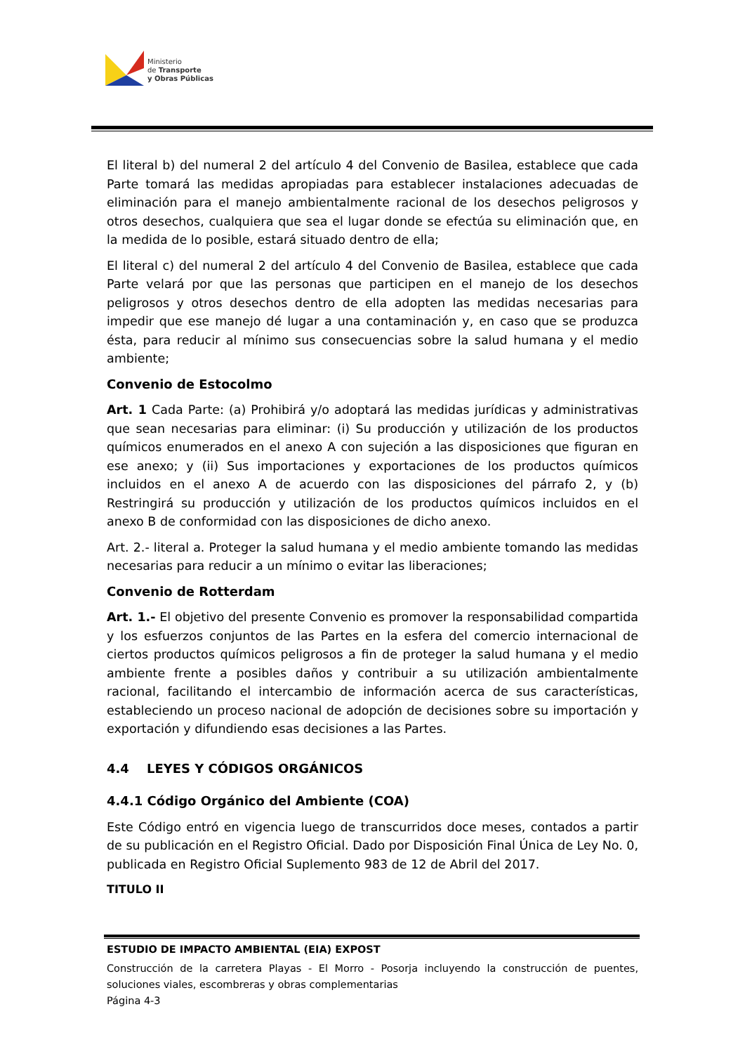Ministerio
de Transporte
y Obras Públicas
El literal b) del numeral 2 del artículo 4 del Convenio de Basilea, establece que cada Parte tomará las medidas apropiadas para establecer instalaciones adecuadas de eliminación para el manejo ambientalmente racional de los desechos peligrosos y otros desechos, cualquiera que sea el lugar donde se efectúa su eliminación que, en la medida de lo posible, estará situado dentro de ella;
El literal c) del numeral 2 del artículo 4 del Convenio de Basilea, establece que cada Parte velará por que las personas que participen en el manejo de los desechos peligrosos y otros desechos dentro de ella adopten las medidas necesarias para impedir que ese manejo dé lugar a una contaminación y, en caso que se produzca ésta, para reducir al mínimo sus consecuencias sobre la salud humana y el medio ambiente;
Convenio de Estocolmo
Art. 1 Cada Parte: (a) Prohibirá y/o adoptará las medidas jurídicas y administrativas que sean necesarias para eliminar: (i) Su producción y utilización de los productos químicos enumerados en el anexo A con sujeción a las disposiciones que figuran en ese anexo; y (ii) Sus importaciones y exportaciones de los productos químicos incluidos en el anexo A de acuerdo con las disposiciones del párrafo 2, y (b) Restringirá su producción y utilización de los productos químicos incluidos en el anexo B de conformidad con las disposiciones de dicho anexo.
Art. 2.- literal a. Proteger la salud humana y el medio ambiente tomando las medidas necesarias para reducir a un mínimo o evitar las liberaciones;
Convenio de Rotterdam
Art. 1.- El objetivo del presente Convenio es promover la responsabilidad compartida y los esfuerzos conjuntos de las Partes en la esfera del comercio internacional de ciertos productos químicos peligrosos a fin de proteger la salud humana y el medio ambiente frente a posibles daños y contribuir a su utilización ambientalmente racional, facilitando el intercambio de información acerca de sus características, estableciendo un proceso nacional de adopción de decisiones sobre su importación y exportación y difundiendo esas decisiones a las Partes.
4.4 LEYES Y CÓDIGOS ORGÁNICOS
4.4.1 Código Orgánico del Ambiente (COA)
Este Código entró en vigencia luego de transcurridos doce meses, contados a partir de su publicación en el Registro Oficial. Dado por Disposición Final Única de Ley No. 0, publicada en Registro Oficial Suplemento 983 de 12 de Abril del 2017.
TITULO II
ESTUDIO DE IMPACTO AMBIENTAL (EIA) EXPOST
Construcción de la carretera Playas - El Morro - Posorja incluyendo la construcción de puentes, soluciones viales, escombreras y obras complementarias
Página 4-3